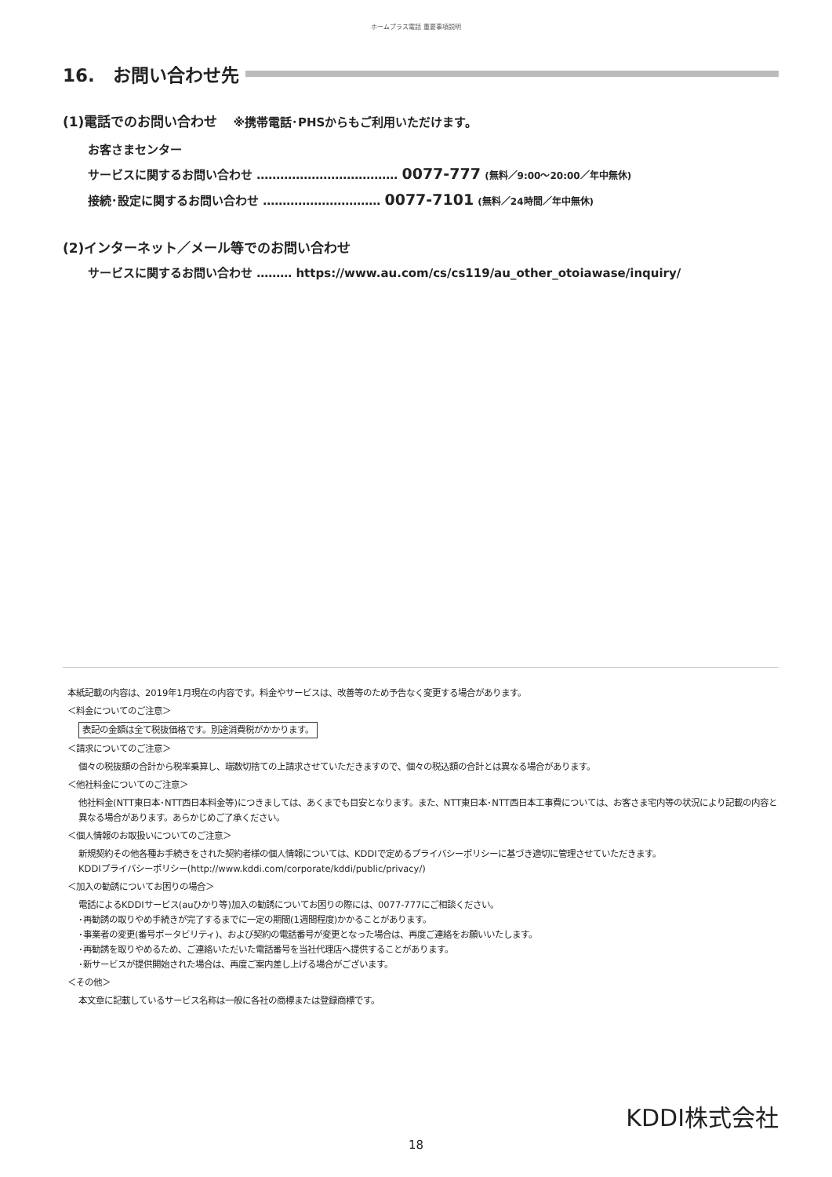ホームプラス電話 重要事項説明
16.　お問い合わせ先
(1)電話でのお問い合わせ ※携帯電話･PHSからもご利用いただけます。
お客さまセンター
サービスに関するお問い合わせ ……………………………… 0077-777 (無料／9:00〜20:00／年中無休)
接続･設定に関するお問い合わせ ………………………… 0077-7101 (無料／24時間／年中無休)
(2)インターネット／メール等でのお問い合わせ
サービスに関するお問い合わせ ……… https://www.au.com/cs/cs119/au_other_otoiawase/inquiry/
本紙記載の内容は、2019年1月現在の内容です。料金やサービスは、改善等のため予告なく変更する場合があります。
＜料金についてのご注意＞
表記の金額は全て税抜価格です。別途消費税がかかります。
＜請求についてのご注意＞
個々の税抜額の合計から税率乗算し、端数切捨ての上請求させていただきますので、個々の税込額の合計とは異なる場合があります。
＜他社料金についてのご注意＞
他社料金(NTT東日本･NTT西日本料金等)につきましては、あくまでも目安となります。また、NTT東日本･NTT西日本工事費については、お客さま宅内等の状況により記載の内容と異なる場合があります。あらかじめご了承ください。
＜個人情報のお取扱いについてのご注意＞
新規契約その他各種お手続きをされた契約者様の個人情報については、KDDIで定めるプライバシーポリシーに基づき適切に管理させていただきます。
KDDIプライバシーポリシー(http://www.kddi.com/corporate/kddi/public/privacy/)
＜加入の勧誘についてお困りの場合＞
電話によるKDDIサービス(auひかり等)加入の勧誘についてお困りの際には、0077-777にご相談ください。
･再勧誘の取りやめ手続きが完了するまでに一定の期間(1週間程度)かかることがあります。
･事業者の変更(番号ポータビリティ)、および契約の電話番号が変更となった場合は、再度ご連絡をお願いいたします。
･再勧誘を取りやめるため、ご連絡いただいた電話番号を当社代理店へ提供することがあります。
･新サービスが提供開始された場合は、再度ご案内差し上げる場合がございます。
＜その他＞
本文章に記載しているサービス名称は一般に各社の商標または登録商標です。
KDDI株式会社
18